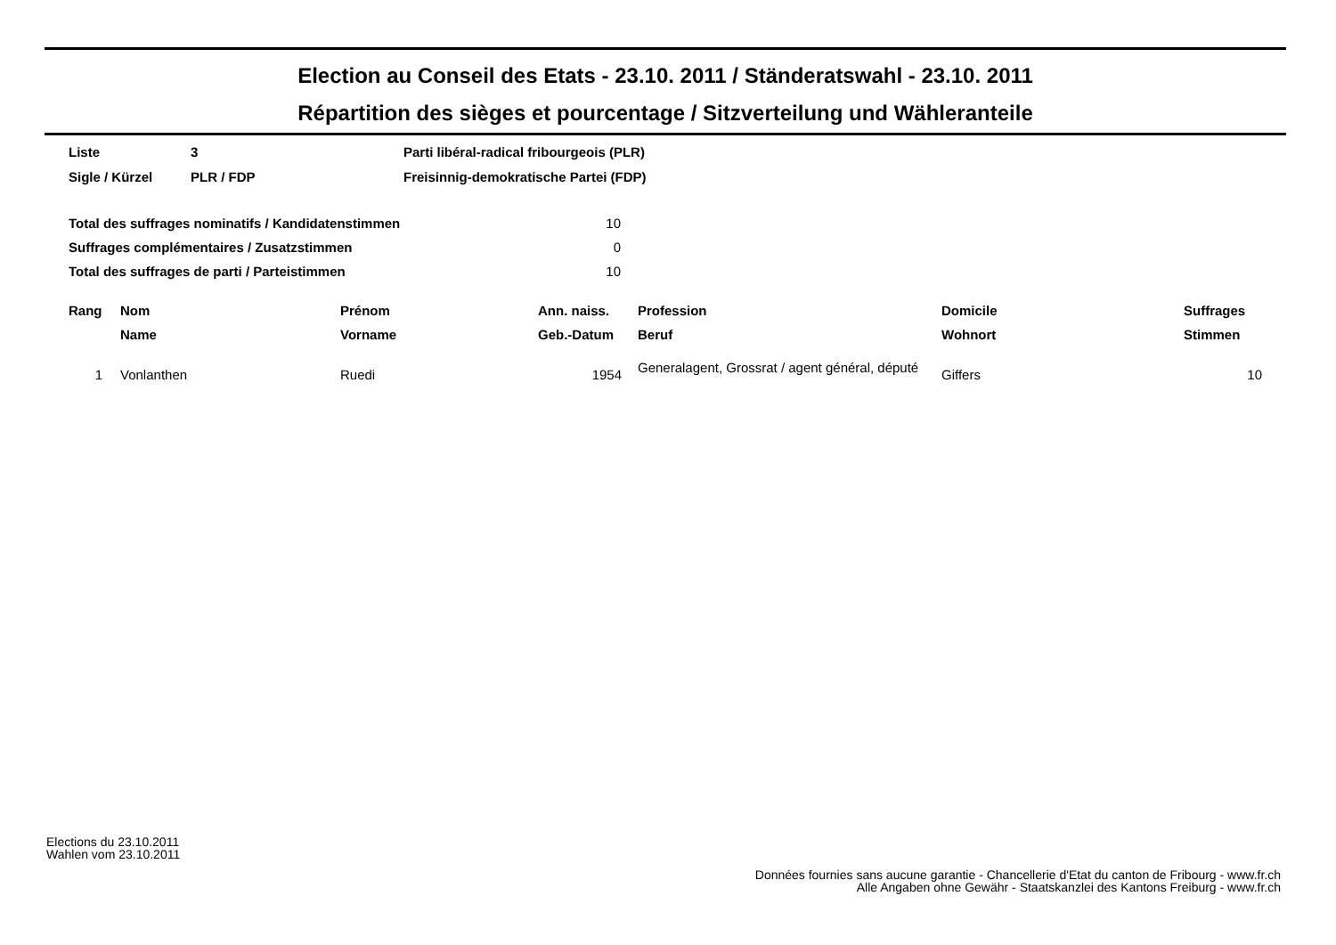Election au Conseil des Etats - 23.10. 2011 / Ständeratswahl - 23.10. 2011
Répartition des sièges et pourcentage / Sitzverteilung und Wähleranteile
| Liste | 3 | Parti libéral-radical fribourgeois (PLR) |
| Sigle / Kürzel | PLR / FDP | Freisinnig-demokratische Partei (FDP) |
| Total des suffrages nominatifs / Kandidatenstimmen | 10 |
| Suffrages complémentaires / Zusatzstimmen | 0 |
| Total des suffrages de parti / Parteistimmen | 10 |
| Rang | Nom | Prénom | Ann. naiss. | Profession | Domicile | Suffrages |
| --- | --- | --- | --- | --- | --- | --- |
| | Name | Vorname | Geb.-Datum | Beruf | Wohnort | Stimmen |
| 1 | Vonlanthen | Ruedi | 1954 | Generalagent, Grossrat / agent général, député | Giffers | 10 |
Elections du 23.10.2011
Wahlen vom 23.10.2011
Données fournies sans aucune garantie - Chancellerie d'Etat du canton de Fribourg - www.fr.ch
Alle Angaben ohne Gewähr - Staatskanzlei des Kantons Freiburg - www.fr.ch